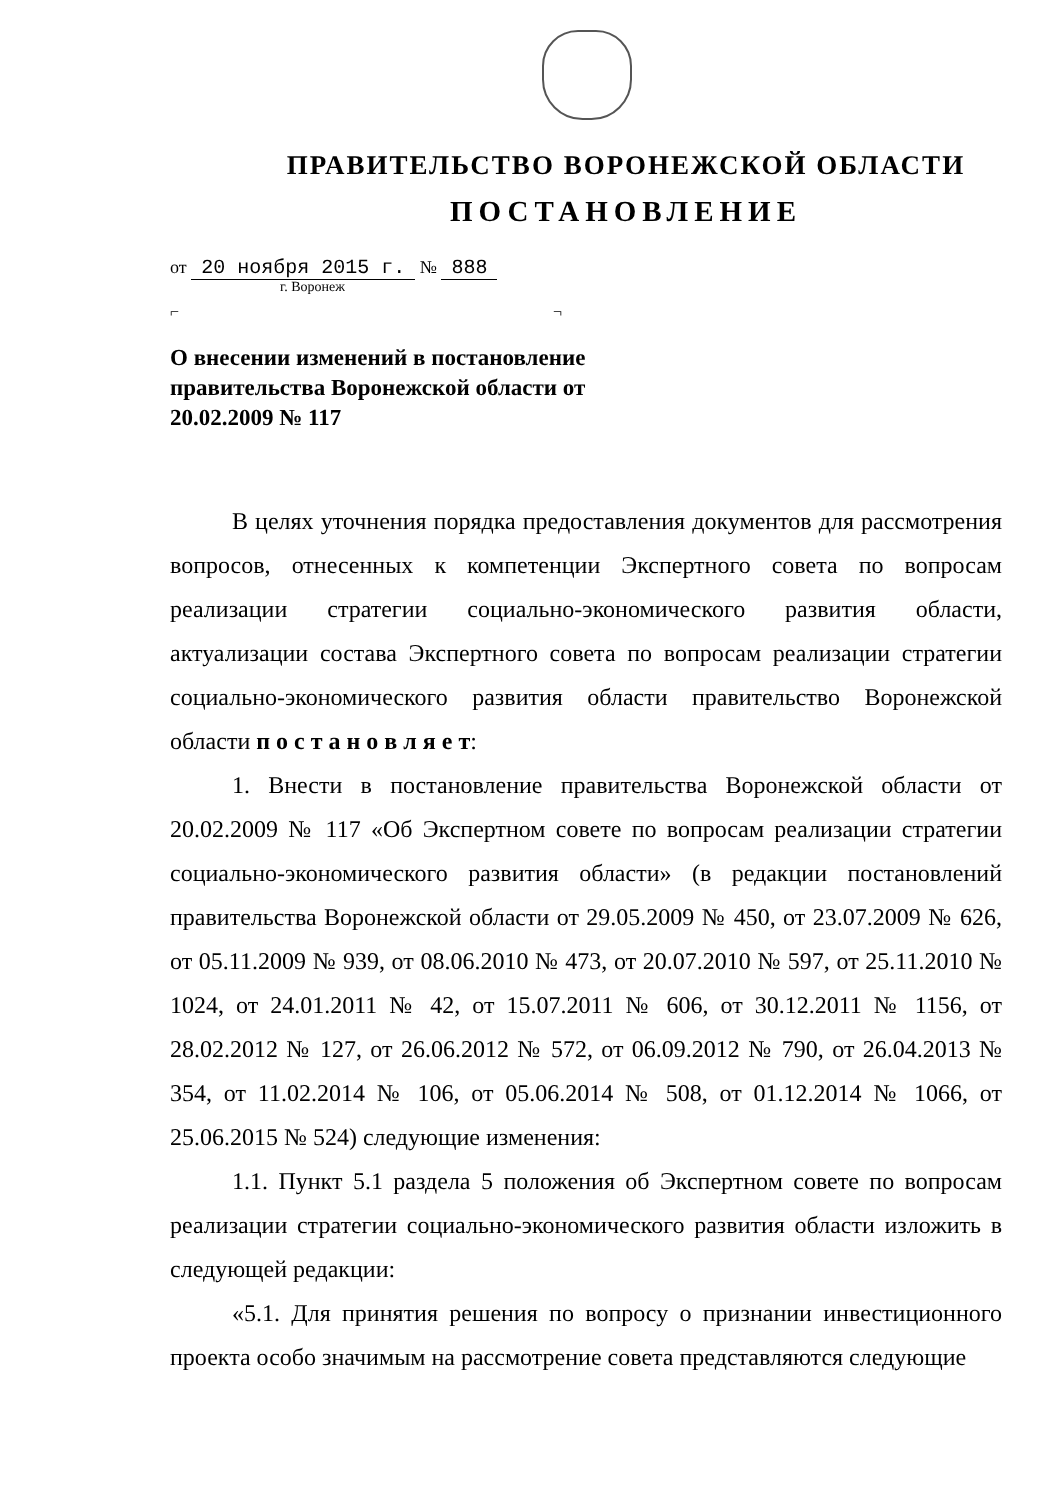ПРАВИТЕЛЬСТВО ВОРОНЕЖСКОЙ ОБЛАСТИ
ПОСТАНОВЛЕНИЕ
от 20 ноября 2015 г. № 888
г. Воронеж
⌐ ¬
О внесении изменений в постановление правительства Воронежской области от 20.02.2009 № 117
В целях уточнения порядка предоставления документов для рассмотрения вопросов, отнесенных к компетенции Экспертного совета по вопросам реализации стратегии социально-экономического развития области, актуализации состава Экспертного совета по вопросам реализации стратегии социально-экономического развития области правительство Воронежской области п о с т а н о в л я е т:
1. Внести в постановление правительства Воронежской области от 20.02.2009 № 117 «Об Экспертном совете по вопросам реализации стратегии социально-экономического развития области» (в редакции постановлений правительства Воронежской области от 29.05.2009 № 450, от 23.07.2009 № 626, от 05.11.2009 № 939, от 08.06.2010 № 473, от 20.07.2010 № 597, от 25.11.2010 № 1024, от 24.01.2011 № 42, от 15.07.2011 № 606, от 30.12.2011 № 1156, от 28.02.2012 № 127, от 26.06.2012 № 572, от 06.09.2012 № 790, от 26.04.2013 № 354, от 11.02.2014 № 106, от 05.06.2014 № 508, от 01.12.2014 № 1066, от 25.06.2015 № 524) следующие изменения:
1.1. Пункт 5.1 раздела 5 положения об Экспертном совете по вопросам реализации стратегии социально-экономического развития области изложить в следующей редакции:
«5.1. Для принятия решения по вопросу о признании инвестиционного проекта особо значимым на рассмотрение совета представляются следующие